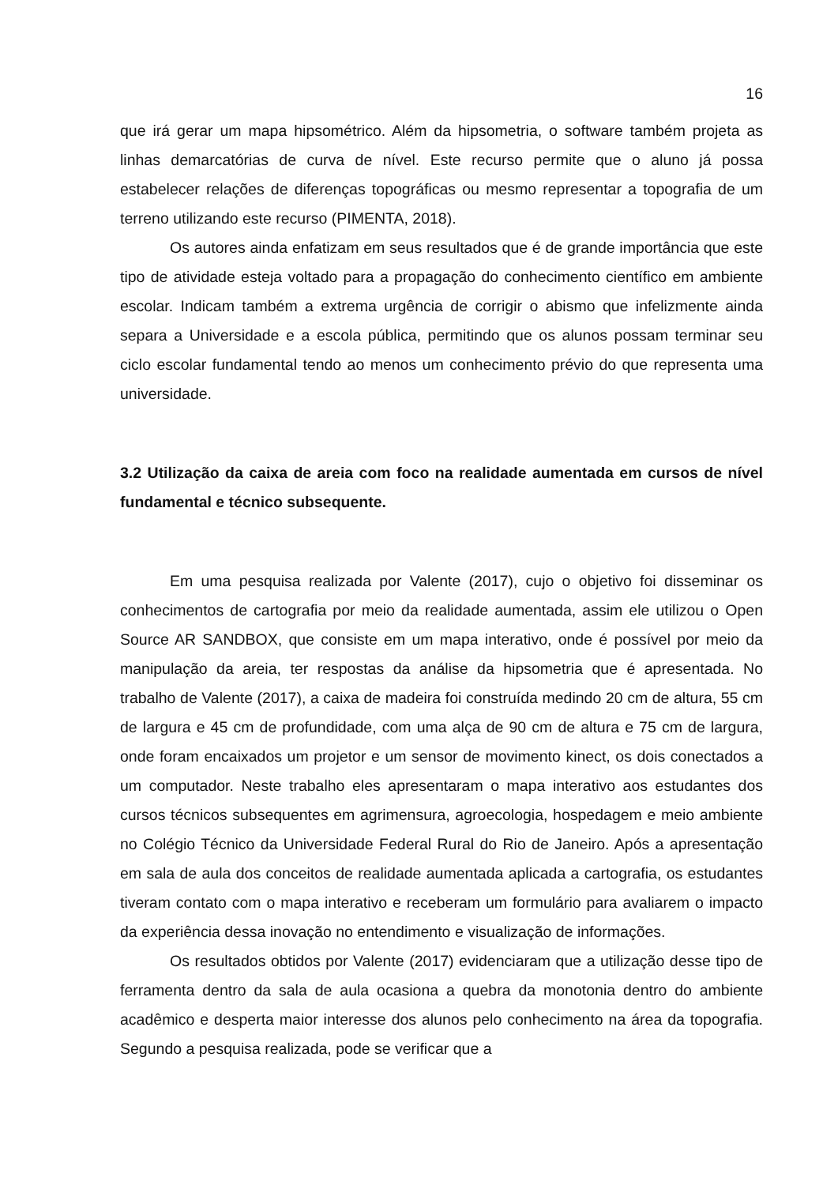16
que irá gerar um mapa hipsométrico. Além da hipsometria, o software também projeta as linhas demarcatórias de curva de nível. Este recurso permite que o aluno já possa estabelecer relações de diferenças topográficas ou mesmo representar a topografia de um terreno utilizando este recurso (PIMENTA, 2018).
Os autores ainda enfatizam em seus resultados que é de grande importância que este tipo de atividade esteja voltado para a propagação do conhecimento científico em ambiente escolar. Indicam também a extrema urgência de corrigir o abismo que infelizmente ainda separa a Universidade e a escola pública, permitindo que os alunos possam terminar seu ciclo escolar fundamental tendo ao menos um conhecimento prévio do que representa uma universidade.
3.2 Utilização da caixa de areia com foco na realidade aumentada em cursos de nível fundamental e técnico subsequente.
Em uma pesquisa realizada por Valente (2017), cujo o objetivo foi disseminar os conhecimentos de cartografia por meio da realidade aumentada, assim ele utilizou o Open Source AR SANDBOX, que consiste em um mapa interativo, onde é possível por meio da manipulação da areia, ter respostas da análise da hipsometria que é apresentada. No trabalho de Valente (2017), a caixa de madeira foi construída medindo 20 cm de altura, 55 cm de largura e 45 cm de profundidade, com uma alça de 90 cm de altura e 75 cm de largura, onde foram encaixados um projetor e um sensor de movimento kinect, os dois conectados a um computador. Neste trabalho eles apresentaram o mapa interativo aos estudantes dos cursos técnicos subsequentes em agrimensura, agroecologia, hospedagem e meio ambiente no Colégio Técnico da Universidade Federal Rural do Rio de Janeiro. Após a apresentação em sala de aula dos conceitos de realidade aumentada aplicada a cartografia, os estudantes tiveram contato com o mapa interativo e receberam um formulário para avaliarem o impacto da experiência dessa inovação no entendimento e visualização de informações.
Os resultados obtidos por Valente (2017) evidenciaram que a utilização desse tipo de ferramenta dentro da sala de aula ocasiona a quebra da monotonia dentro do ambiente acadêmico e desperta maior interesse dos alunos pelo conhecimento na área da topografia. Segundo a pesquisa realizada, pode se verificar que a